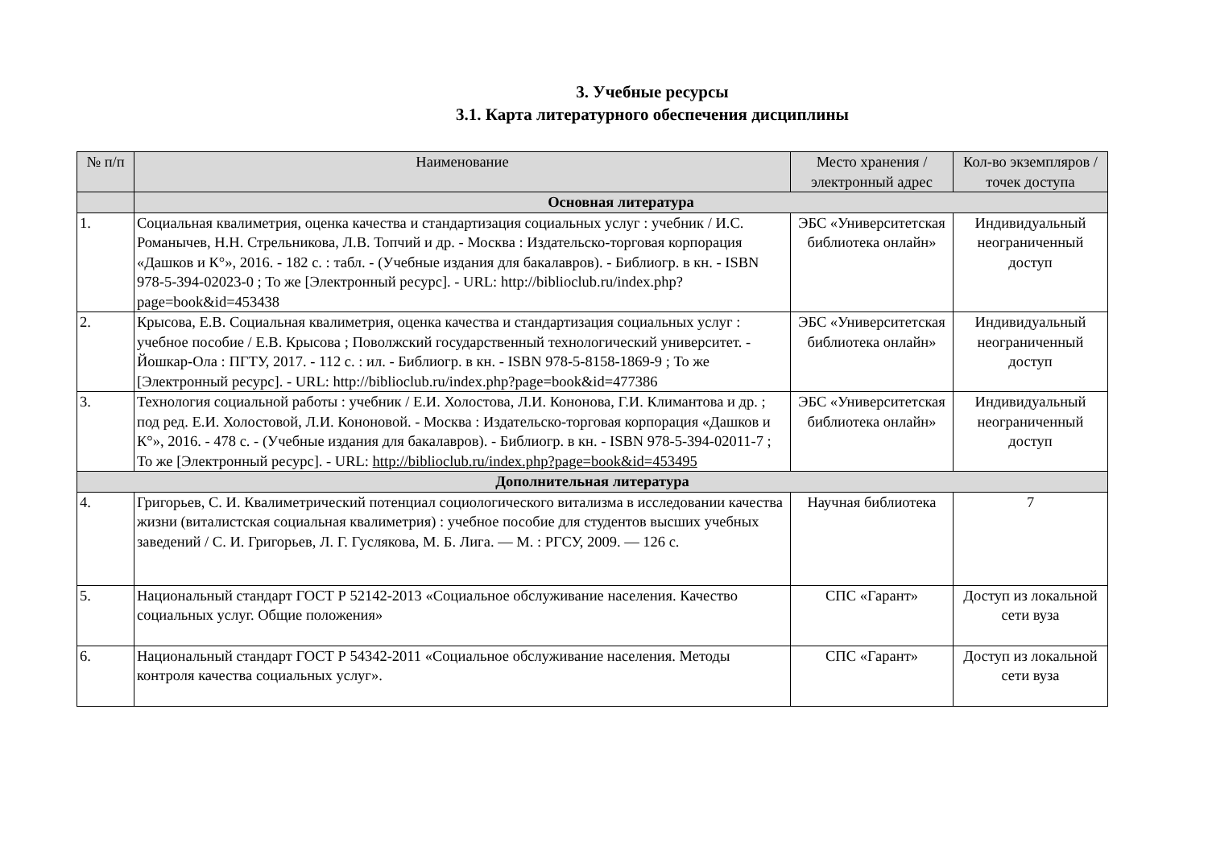3. Учебные ресурсы
3.1. Карта литературного обеспечения дисциплины
| № п/п | Наименование | Место хранения /электронный адрес | Кол-во экземпляров / точек доступа |
| --- | --- | --- | --- |
| | Основная литература | | |
| 1. | Социальная квалиметрия, оценка качества и стандартизация социальных услуг : учебник / И.С. Романычев, Н.Н. Стрельникова, Л.В. Топчий и др. - Москва : Издательско-торговая корпорация «Дашков и К°», 2016. - 182 с. : табл. - (Учебные издания для бакалавров). - Библиогр. в кн. - ISBN 978-5-394-02023-0 ; То же [Электронный ресурс]. - URL: http://biblioclub.ru/index.php?page=book&id=453438 | ЭБС «Университетская библиотека онлайн» | Индивидуальный неограниченный доступ |
| 2. | Крысова, Е.В. Социальная квалиметрия, оценка качества и стандартизация социальных услуг : учебное пособие / Е.В. Крысова ; Поволжский государственный технологический университет. - Йошкар-Ола : ПГТУ, 2017. - 112 с. : ил. - Библиогр. в кн. - ISBN 978-5-8158-1869-9 ; То же [Электронный ресурс]. - URL: http://biblioclub.ru/index.php?page=book&id=477386 | ЭБС «Университетская библиотека онлайн» | Индивидуальный неограниченный доступ |
| 3. | Технология социальной работы : учебник / Е.И. Холостова, Л.И. Кононова, Г.И. Климантова и др. ; под ред. Е.И. Холостовой, Л.И. Кононовой. - Москва : Издательско-торговая корпорация «Дашков и К°», 2016. - 478 с. - (Учебные издания для бакалавров). - Библиогр. в кн. - ISBN 978-5-394-02011-7 ; То же [Электронный ресурс]. - URL: http://biblioclub.ru/index.php?page=book&id=453495 | ЭБС «Университетская библиотека онлайн» | Индивидуальный неограниченный доступ |
| Дополнительная литература | | | |
| 4. | Григорьев, С. И. Квалиметрический потенциал социологического витализма в исследовании качества жизни (виталистская социальная квалиметрия) : учебное пособие для студентов высших учебных заведений / С. И. Григорьев, Л. Г. Гуслякова, М. Б. Лига. — М. : РГСУ, 2009. — 126 с. | Научная библиотека | 7 |
| 5. | Национальный стандарт ГОСТ Р 52142-2013 «Социальное обслуживание населения. Качество социальных услуг. Общие положения» | СПС «Гарант» | Доступ из локальной сети вуза |
| 6. | Национальный стандарт ГОСТ Р 54342-2011 «Социальное обслуживание населения. Методы контроля качества социальных услуг». | СПС «Гарант» | Доступ из локальной сети вуза |